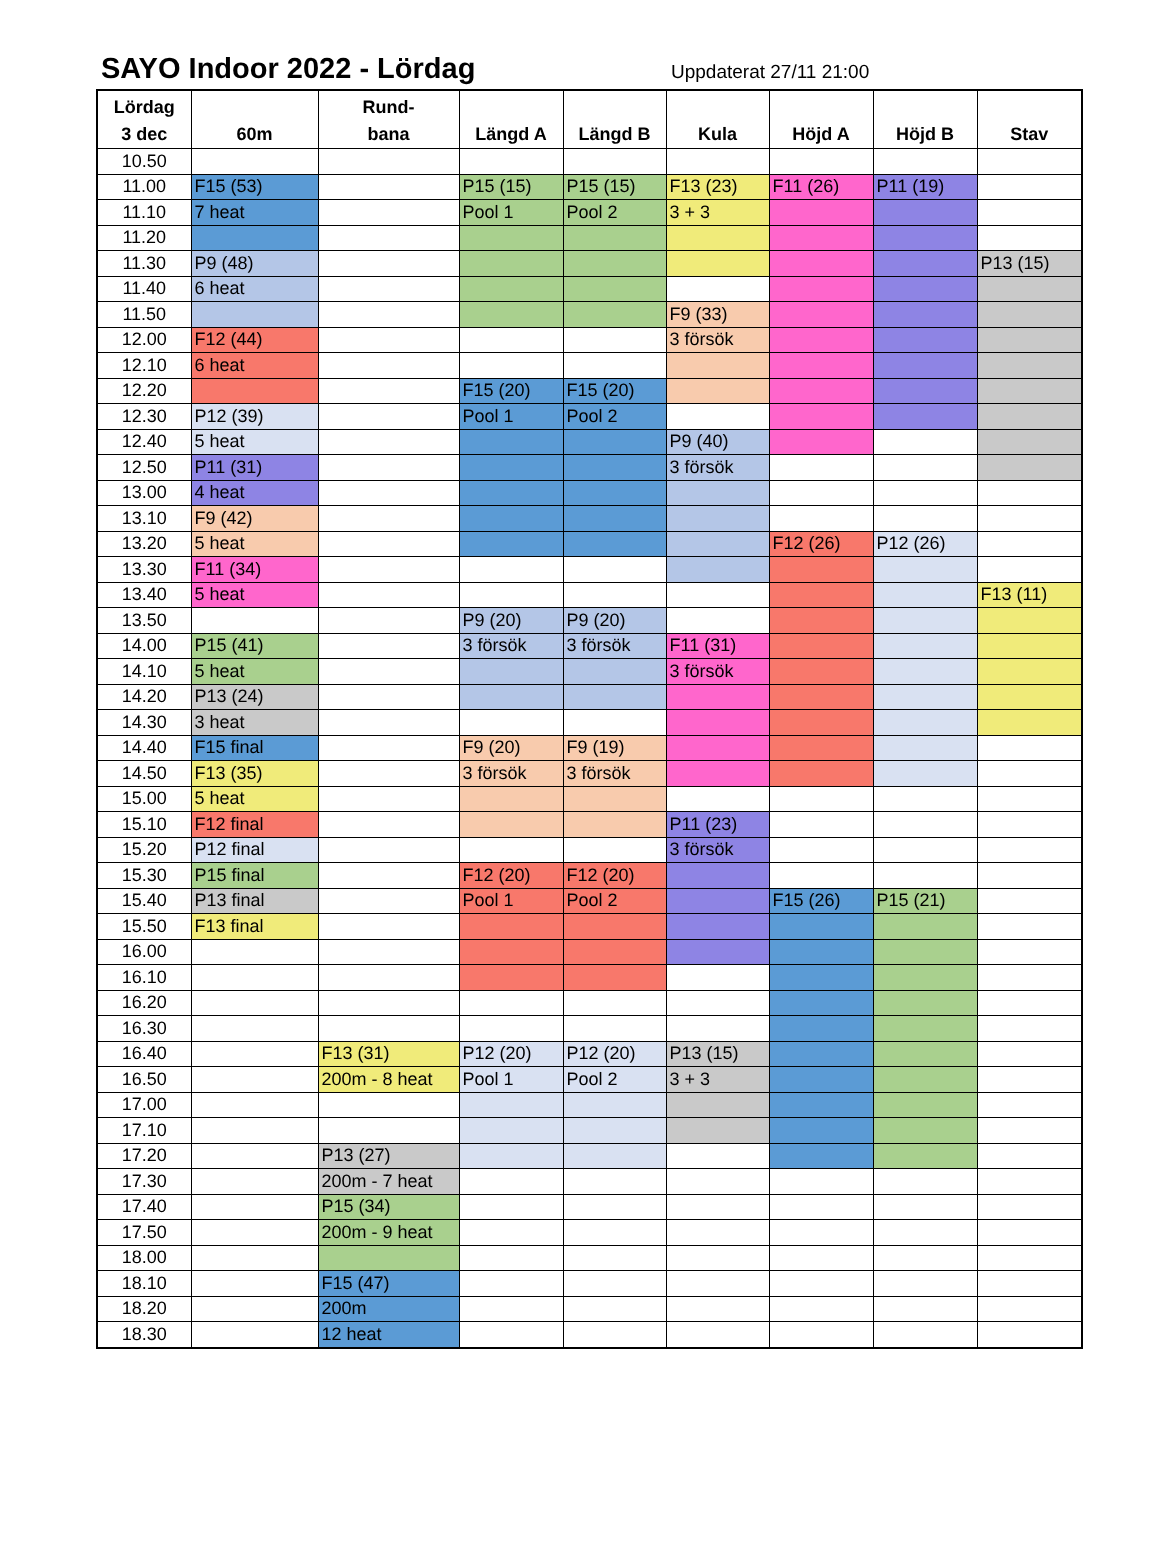SAYO Indoor 2022 - Lördag
Uppdaterat 27/11 21:00
| Lördag 3 dec | 60m | Rund- bana | Längd A | Längd B | Kula | Höjd A | Höjd B | Stav |
| --- | --- | --- | --- | --- | --- | --- | --- | --- |
| 10.50 | | | | | | | | |
| 11.00 | F15 (53) | | P15 (15) | P15 (15) | F13 (23) | F11 (26) | P11 (19) | |
| 11.10 | 7 heat | | Pool 1 | Pool 2 | 3 + 3 | | | |
| 11.20 | | | | | | | | |
| 11.30 | P9 (48) | | | | | | | P13 (15) |
| 11.40 | 6 heat | | | | | | | |
| 11.50 | | | | | F9 (33) | | | |
| 12.00 | F12 (44) | | | | 3 försök | | | |
| 12.10 | 6 heat | | | | | | | |
| 12.20 | | | F15 (20) | F15 (20) | | | | |
| 12.30 | P12 (39) | | Pool 1 | Pool 2 | | | | |
| 12.40 | 5 heat | | | | P9 (40) | | | |
| 12.50 | P11 (31) | | | | 3 försök | | | |
| 13.00 | 4 heat | | | | | | | |
| 13.10 | F9 (42) | | | | | | | |
| 13.20 | 5 heat | | | | | F12 (26) | P12 (26) | |
| 13.30 | F11 (34) | | | | | | | |
| 13.40 | 5 heat | | | | | | | F13 (11) |
| 13.50 | | | P9 (20) | P9 (20) | | | | |
| 14.00 | P15 (41) | | 3 försök | 3 försök | F11 (31) | | | |
| 14.10 | 5 heat | | | | 3 försök | | | |
| 14.20 | P13 (24) | | | | | | | |
| 14.30 | 3 heat | | | | | | | |
| 14.40 | F15 final | | F9 (20) | F9 (19) | | | | |
| 14.50 | F13 (35) | | 3 försök | 3 försök | | | | |
| 15.00 | 5 heat | | | | | | | |
| 15.10 | F12 final | | | | P11 (23) | | | |
| 15.20 | P12 final | | | | 3 försök | | | |
| 15.30 | P15 final | | F12 (20) | F12 (20) | | | | |
| 15.40 | P13 final | | Pool 1 | Pool 2 | | F15 (26) | P15 (21) | |
| 15.50 | F13 final | | | | | | | |
| 16.00 | | | | | | | | |
| 16.10 | | | | | | | | |
| 16.20 | | | | | | | | |
| 16.30 | | | | | | | | |
| 16.40 | | F13 (31) | P12 (20) | P12 (20) | P13 (15) | | | |
| 16.50 | | 200m - 8 heat | Pool 1 | Pool 2 | 3 + 3 | | | |
| 17.00 | | | | | | | | |
| 17.10 | | | | | | | | |
| 17.20 | | P13 (27) | | | | | | |
| 17.30 | | 200m - 7 heat | | | | | | |
| 17.40 | | P15 (34) | | | | | | |
| 17.50 | | 200m - 9 heat | | | | | | |
| 18.00 | | | | | | | | |
| 18.10 | | F15 (47) | | | | | | |
| 18.20 | | 200m | | | | | | |
| 18.30 | | 12 heat | | | | | | |